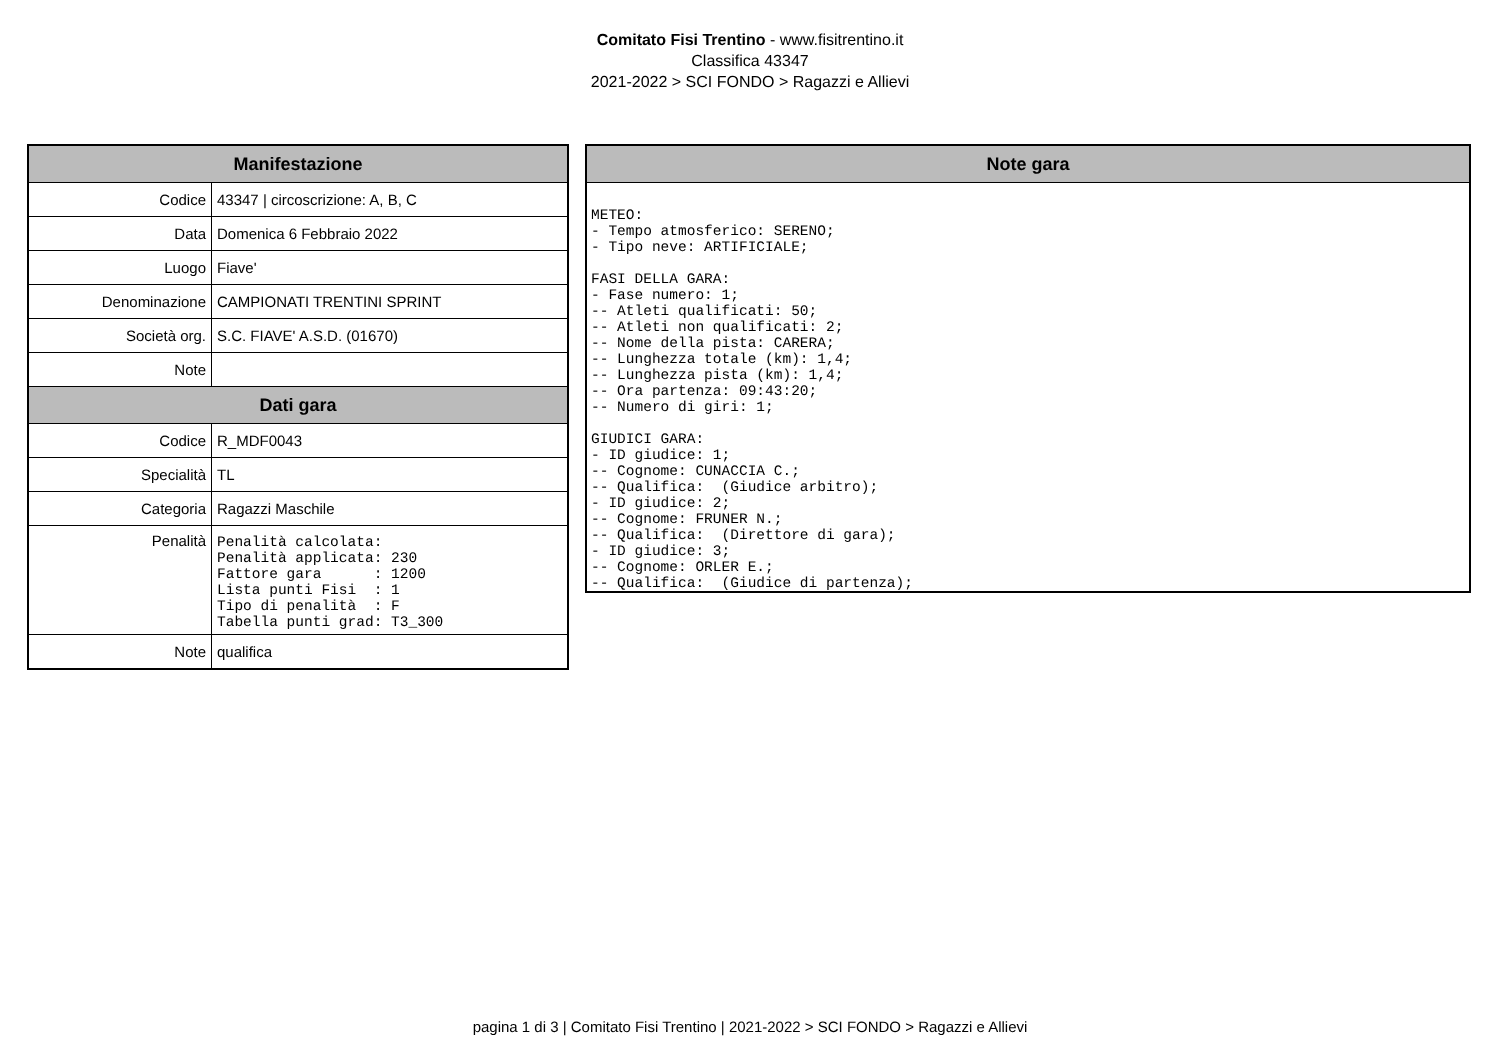Comitato Fisi Trentino - www.fisitrentino.it
Classifica 43347
2021-2022 > SCI FONDO > Ragazzi e Allievi
| Manifestazione | |
| --- | --- |
| Codice | 43347 / circoscrizione: A, B, C |
| Data | Domenica 6 Febbraio 2022 |
| Luogo | Fiave' |
| Denominazione | CAMPIONATI TRENTINI SPRINT |
| Società org. | S.C. FIAVE' A.S.D. (01670) |
| Note | |
| Dati gara | |
| Codice | R_MDF0043 |
| Specialità | TL |
| Categoria | Ragazzi Maschile |
| Penalità | Penalità calcolata: Penalità applicata: 230 Fattore gara : 1200 Lista punti Fisi : 1 Tipo di penalità : F Tabella punti grad: T3_300 |
| Note | qualifica |
| Note gara |
| --- |
| METEO: - Tempo atmosferico: SERENO; - Tipo neve: ARTIFICIALE; FASI DELLA GARA: - Fase numero: 1; -- Atleti qualificati: 50; -- Atleti non qualificati: 2; -- Nome della pista: CARERA; -- Lunghezza totale (km): 1,4; -- Lunghezza pista (km): 1,4; -- Ora partenza: 09:43:20; -- Numero di giri: 1; GIUDICI GARA: - ID giudice: 1; -- Cognome: CUNACCIA C.; -- Qualifica: (Giudice arbitro); - ID giudice: 2; -- Cognome: FRUNER N.; -- Qualifica: (Direttore di gara); - ID giudice: 3; -- Cognome: ORLER E.; -- Qualifica: (Giudice di partenza); |
pagina 1 di 3 | Comitato Fisi Trentino | 2021-2022 > SCI FONDO > Ragazzi e Allievi